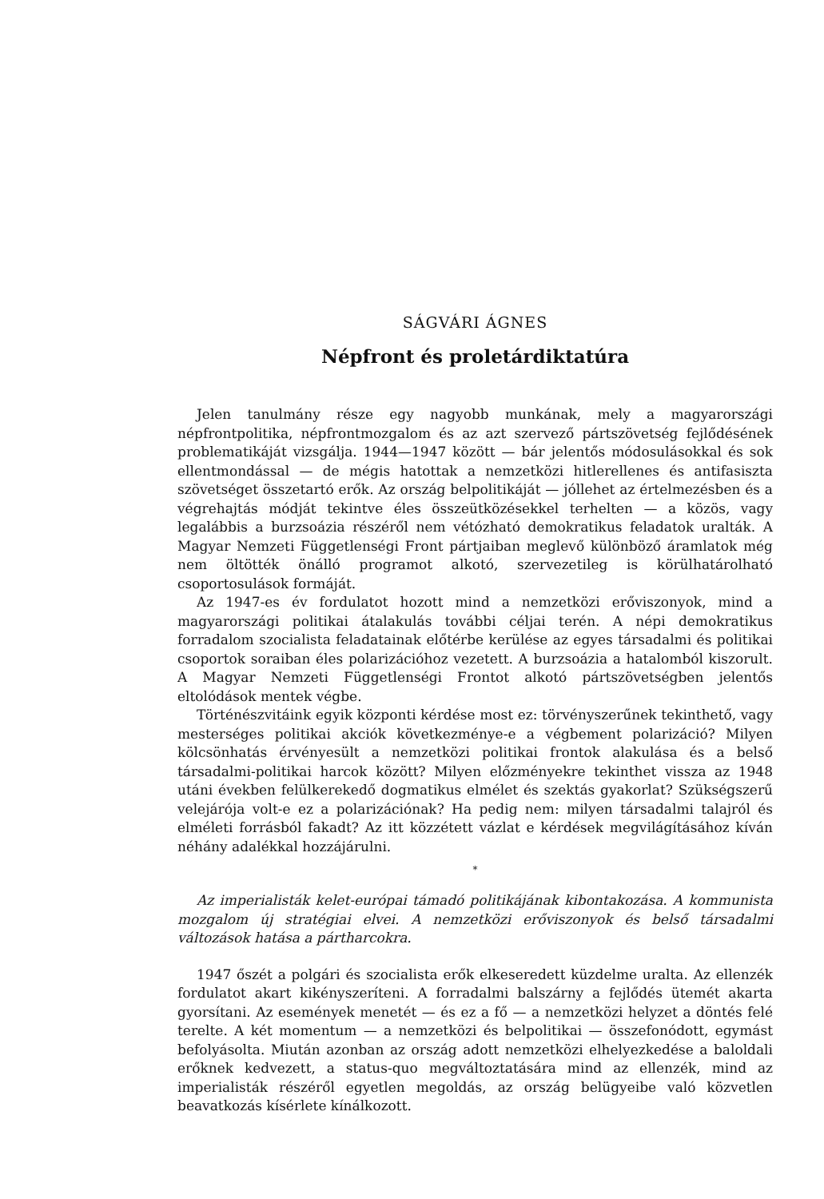SÁGVÁRI ÁGNES
Népfront és proletárdiktatúra
Jelen tanulmány része egy nagyobb munkának, mely a magyarországi népfrontpolitika, népfrontmozgalom és az azt szervező pártszövetség fejlődésének problematikáját vizsgálja. 1944—1947 között — bár jelentős módosulásokkal és sok ellentmondással — de mégis hatottak a nemzetközi hitlerellenes és antifasiszta szövetséget összetartó erők. Az ország belpolitikáját — jóllehet az értelmezésben és a végrehajtás módját tekintve éles összeütközésekkel terhelten — a közös, vagy legalábbis a burzsoázia részéről nem vétózható demokratikus feladatok uralták. A Magyar Nemzeti Függetlenségi Front pártjaiban meglevő különböző áramlatok még nem öltötték önálló programot alkotó, szervezetileg is körülhatárolható csoportosulások formáját.
Az 1947-es év fordulatot hozott mind a nemzetközi erőviszonyok, mind a magyarországi politikai átalakulás további céljai terén. A népi demokratikus forradalom szocialista feladatainak előtérbe kerülése az egyes társadalmi és politikai csoportok soraiban éles polarizációhoz vezetett. A burzsoázia a hatalomból kiszorult. A Magyar Nemzeti Függetlenségi Frontot alkotó pártszövetségben jelentős eltolódások mentek végbe.
Történészvitáink egyik központi kérdése most ez: törvényszerűnek tekinthető, vagy mesterséges politikai akciók következménye-e a végbement polarizáció? Milyen kölcsönhatás érvényesült a nemzetközi politikai frontok alakulása és a belső társadalmi-politikai harcok között? Milyen előzményekre tekinthet vissza az 1948 utáni években felülkerekedő dogmatikus elmélet és szektás gyakorlat? Szükségszerű velejárója volt-e ez a polarizációnak? Ha pedig nem: milyen társadalmi talajról és elméleti forrásból fakadt? Az itt közzétett vázlat e kérdések megvilágításához kíván néhány adalékkal hozzájárulni.
*
Az imperialisták kelet-európai támadó politikájának kibontakozása. A kommunista mozgalom új stratégiai elvei. A nemzetközi erőviszonyok és belső társadalmi változások hatása a pártharcokra.
1947 őszét a polgári és szocialista erők elkeseredett küzdelme uralta. Az ellenzék fordulatot akart kikényszeríteni. A forradalmi balszárny a fejlődés ütemét akarta gyorsítani. Az események menetét — és ez a fő — a nemzetközi helyzet a döntés felé terelte. A két momentum — a nemzetközi és belpolitikai — összefonódott, egymást befolyásolta. Miután azonban az ország adott nemzetközi elhelyezkedése a baloldali erőknek kedvezett, a status-quo megváltoztatására mind az ellenzék, mind az imperialisták részéről egyetlen megoldás, az ország belügyeibe való közvetlen beavatkozás kísérlete kínálkozott.